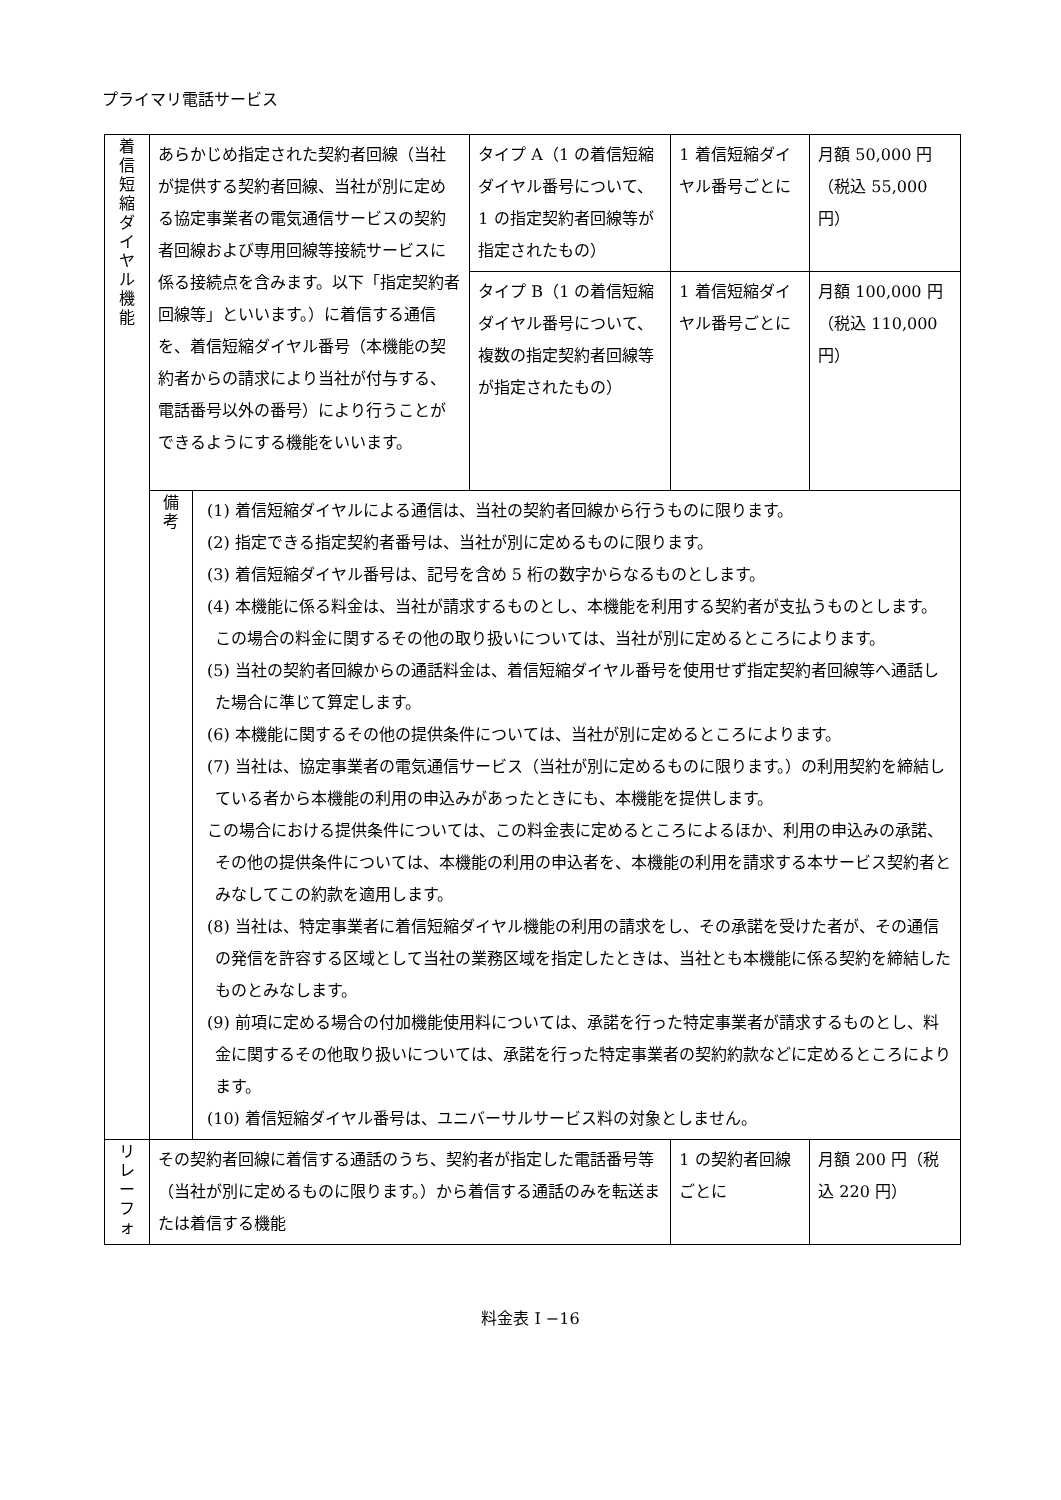プライマリ電話サービス
| 着 信 短 縮 ダ イ ヤ ル 機 能 | あらかじめ指定された契約者回線（当社が提供する契約者回線、当社が別に定める協定事業者の電気通信サービスの契約者回線および専用回線等接続サービスに係る接続点を含みます。以下「指定契約者回線等」といいます。）に着信する通信を、着信短縮ダイヤル番号（本機能の契約者からの請求により当社が付与する、電話番号以外の番号）により行うことができるようにする機能をいいます。 | | タイプ A（1 の着信短縮ダイヤル番号について、1 の指定契約者回線等が指定されたもの） | 1 着信短縮ダイヤル番号ごとに | 月額 50,000 円（税込 55,000 円） |
| | | | タイプ B（1 の着信短縮ダイヤル番号について、複数の指定契約者回線等が指定されたもの） | 1 着信短縮ダイヤル番号ごとに | 月額 100,000 円（税込 110,000 円） |
| | 備 考 | (1) 着信短縮ダイヤルによる通信は、当社の契約者回線から行うものに限ります。 (2) 指定できる指定契約者番号は、当社が別に定めるものに限ります。 (3) 着信短縮ダイヤル番号は、記号を含め 5 桁の数字からなるものとします。 (4) 本機能に係る料金は、当社が請求するものとし、本機能を利用する契約者が支払うものとします。この場合の料金に関するその他の取り扱いについては、当社が別に定めるところによります。 (5) 当社の契約者回線からの通話料金は、着信短縮ダイヤル番号を使用せず指定契約者回線等へ通話した場合に準じて算定します。 (6) 本機能に関するその他の提供条件については、当社が別に定めるところによります。 (7) 当社は、協定事業者の電気通信サービス（当社が別に定めるものに限ります。）の利用契約を締結している者から本機能の利用の申込みがあったときにも、本機能を提供します。 この場合における提供条件については、この料金表に定めるところによるほか、利用の申込みの承諾、その他の提供条件については、本機能の利用の申込者を、本機能の利用を請求する本サービス契約者とみなしてこの約款を適用します。 (8) 当社は、特定事業者に着信短縮ダイヤル機能の利用の請求をし、その承諾を受けた者が、その通信の発信を許容する区域として当社の業務区域を指定したときは、当社とも本機能に係る契約を締結したものとみなします。 (9) 前項に定める場合の付加機能使用料については、承諾を行った特定事業者が請求するものとし、料金に関するその他取り扱いについては、承諾を行った特定事業者の契約約款などに定めるところによります。 (10) 着信短縮ダイヤル番号は、ユニバーサルサービス料の対象としません。 | | | |
| リ レ ー フ ォ | その契約者回線に着信する通話のうち、契約者が指定した電話番号等（当社が別に定めるものに限ります。）から着信する通話のみを転送または着信する機能 | | | 1 の契約者回線ごとに | 月額 200 円（税込 220 円） |
料金表 I −16